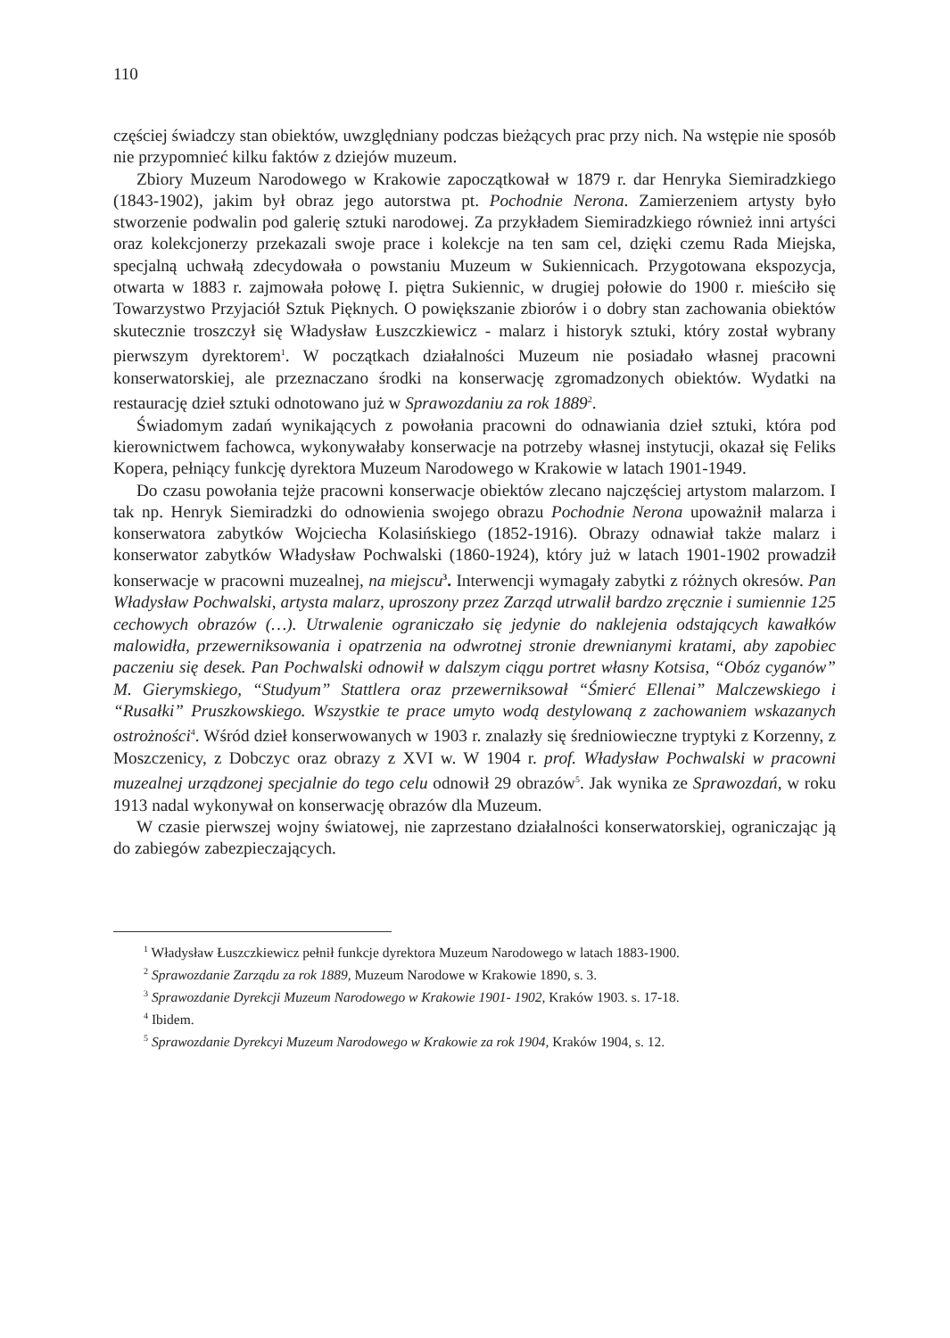110
częściej świadczy stan obiektów, uwzględniany podczas bieżących prac przy nich. Na wstępie nie sposób nie przypomnieć kilku faktów z dziejów muzeum.
Zbiory Muzeum Narodowego w Krakowie zapoczątkował w 1879 r. dar Henryka Siemiradzkiego (1843-1902), jakim był obraz jego autorstwa pt. Pochodnie Nerona. Zamierzeniem artysty było stworzenie podwalin pod galerię sztuki narodowej. Za przykładem Siemiradzkiego również inni artyści oraz kolekcjonerzy przekazali swoje prace i kolekcje na ten sam cel, dzięki czemu Rada Miejska, specjalną uchwałą zdecydowała o powstaniu Muzeum w Sukiennicach. Przygotowana ekspozycja, otwarta w 1883 r. zajmowała połowę I. piętra Sukiennic, w drugiej połowie do 1900 r. mieściło się Towarzystwo Przyjaciół Sztuk Pięknych. O powiększanie zbiorów i o dobry stan zachowania obiektów skutecznie troszczył się Władysław Łuszczkiewicz - malarz i historyk sztuki, który został wybrany pierwszym dyrektorem<sup>1</sup>. W początkach działalności Muzeum nie posiadało własnej pracowni konserwatorskiej, ale przeznaczano środki na konserwację zgromadzonych obiektów. Wydatki na restaurację dzieł sztuki odnotowano już w Sprawozdaniu za rok 1889<sup>2</sup>.
Świadomym zadań wynikających z powołania pracowni do odnawiania dzieł sztuki, która pod kierownictwem fachowca, wykonywałaby konserwacje na potrzeby własnej instytucji, okazał się Feliks Kopera, pełniący funkcję dyrektora Muzeum Narodowego w Krakowie w latach 1901-1949.
Do czasu powołania tejże pracowni konserwacje obiektów zlecano najczęściej artystom malarzom. I tak np. Henryk Siemiradzki do odnowienia swojego obrazu Pochodnie Nerona upoważnił malarza i konserwatora zabytków Wojciecha Kolasińskiego (1852-1916). Obrazy odnawiał także malarz i konserwator zabytków Władysław Pochwalski (1860-1924), który już w latach 1901-1902 prowadził konserwacje w pracowni muzealnej, na miejscu<sup>3</sup>. Interwencji wymagały zabytki z różnych okresów. Pan Władysław Pochwalski, artysta malarz, uproszony przez Zarząd utrwalił bardzo zręcznie i sumiennie 125 cechowych obrazów (…). Utrwalenie ograniczało się jedynie do naklejenia odstających kawałków malowidła, przewerniksowania i opatrzenia na odwrotnej stronie drewnianymi kratami, aby zapobiec paczeniu się desek. Pan Pochwalski odnowił w dalszym ciągu portret własny Kotsisa, “Obóz cyganów” M. Gierymskiego, “Studyum” Stattlera oraz przewerniksował “Śmierć Ellenai” Malczewskiego i “Rusałki” Pruszkowskiego. Wszystkie te prace umyto wodą destylowaną z zachowaniem wskazanych ostrożności<sup>4</sup>. Wśród dzieł konserwowanych w 1903 r. znalazły się średniowieczne tryptyki z Korzenny, z Moszczenicy, z Dobczyc oraz obrazy z XVI w. W 1904 r. prof. Władysław Pochwalski w pracowni muzealnej urządzonej specjalnie do tego celu odnowił 29 obrazów<sup>5</sup>. Jak wynika ze Sprawozdań, w roku 1913 nadal wykonywał on konserwację obrazów dla Muzeum.
W czasie pierwszej wojny światowej, nie zaprzestano działalności konserwatorskiej, ograniczając ją do zabiegów zabezpieczających.
<sup>1</sup> Władysław Łuszczkiewicz pełnił funkcje dyrektora Muzeum Narodowego w latach 1883-1900.
<sup>2</sup> Sprawozdanie Zarządu za rok 1889, Muzeum Narodowe w Krakowie 1890, s. 3.
<sup>3</sup> Sprawozdanie Dyrekcji Muzeum Narodowego w Krakowie 1901- 1902, Kraków 1903. s. 17-18.
<sup>4</sup> Ibidem.
<sup>5</sup> Sprawozdanie Dyrekcyi Muzeum Narodowego w Krakowie za rok 1904, Kraków 1904, s. 12.